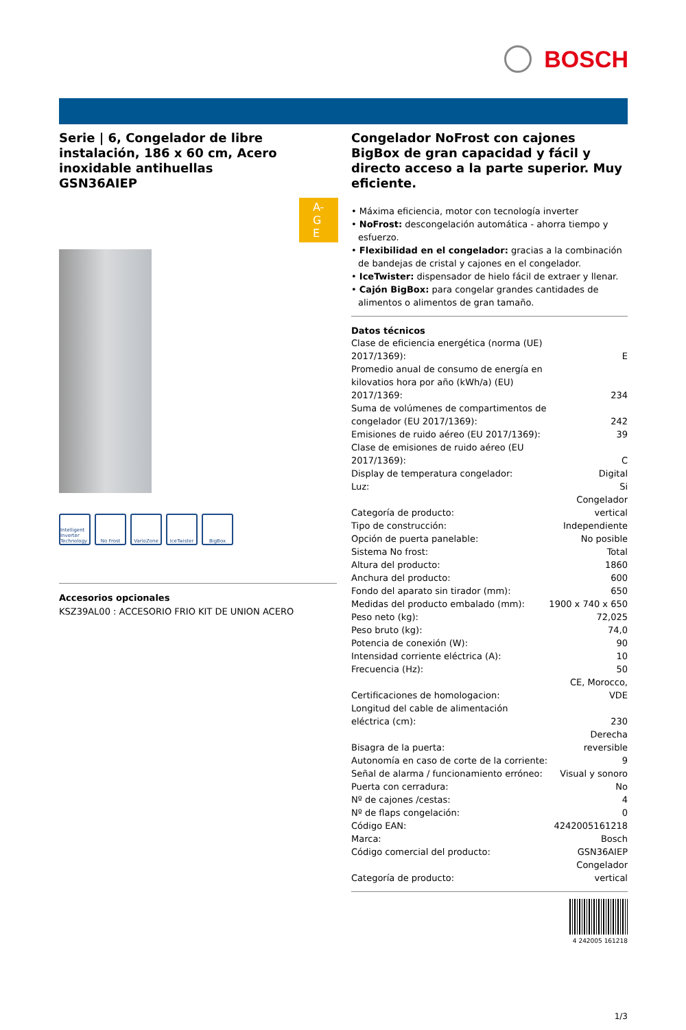BOSCH
Serie | 6, Congelador de libre instalación, 186 x 60 cm, Acero inoxidable antihuellas
GSN36AIEP
A-G E
Intelligent Inverter Technology
No Frost VarioZone IceTwister BigBox
Accesorios opcionales
KSZ39AL00 : ACCESORIO FRIO KIT DE UNION ACERO
Congelador NoFrost con cajones BigBox de gran capacidad y fácil y directo acceso a la parte superior. Muy eficiente.
• Máxima eficiencia, motor con tecnología inverter
• NoFrost: descongelación automática - ahorra tiempo y esfuerzo.
• Flexibilidad en el congelador: gracias a la combinación de bandejas de cristal y cajones en el congelador.
• IceTwister: dispensador de hielo fácil de extraer y llenar.
• Cajón BigBox: para congelar grandes cantidades de alimentos o alimentos de gran tamaño.
Datos técnicos
| Clase de eficiencia energética (norma (UE) 2017/1369): | E |
| Promedio anual de consumo de energía en kilovatios hora por año (kWh/a) (EU) 2017/1369: | 234 |
| Suma de volúmenes de compartimentos de congelador (EU 2017/1369): | 242 |
| Emisiones de ruido aéreo (EU 2017/1369): | 39 |
| Clase de emisiones de ruido aéreo (EU 2017/1369): | C |
| Display de temperatura congelador: | Digital |
| Luz: | Si |
| Categoría de producto: | Congelador vertical |
| Tipo de construcción: | Independiente |
| Opción de puerta panelable: | No posible |
| Sistema No frost: | Total |
| Altura del producto: | 1860 |
| Anchura del producto: | 600 |
| Fondo del aparato sin tirador (mm): | 650 |
| Medidas del producto embalado (mm): | 1900 x 740 x 650 |
| Peso neto (kg): | 72,025 |
| Peso bruto (kg): | 74,0 |
| Potencia de conexión (W): | 90 |
| Intensidad corriente eléctrica (A): | 10 |
| Frecuencia (Hz): | 50 |
| Certificaciones de homologacion: | CE, Morocco, VDE |
| Longitud del cable de alimentación eléctrica (cm): | 230 |
| Bisagra de la puerta: | Derecha reversible |
| Autonomía en caso de corte de la corriente: | 9 |
| Señal de alarma / funcionamiento erróneo: | Visual y sonoro |
| Puerta con cerradura: | No |
| Nº de cajones /cestas: | 4 |
| Nº de flaps congelación: | 0 |
| Código EAN: | 4242005161218 |
| Marca: | Bosch |
| Código comercial del producto: | GSN36AIEP |
| Categoría de producto: | Congelador vertical |
4 242005 161218
1/3